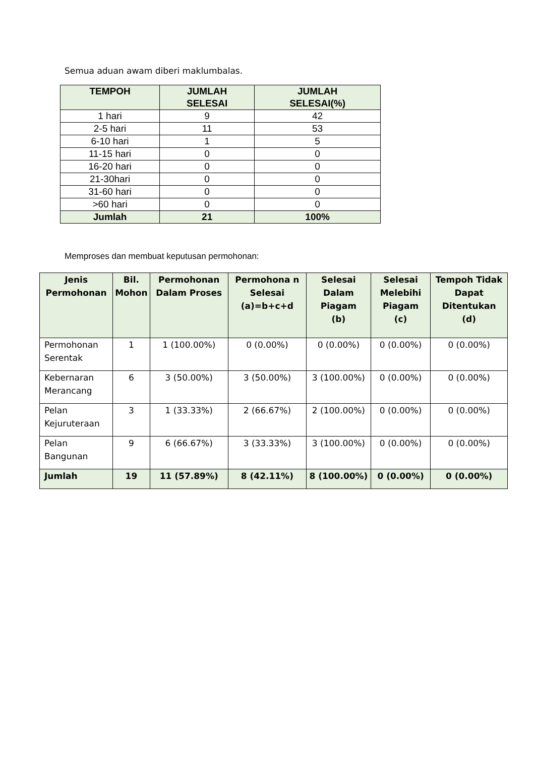Semua aduan awam diberi maklumbalas.
| TEMPOH | JUMLAH SELESAI | JUMLAH SELESAI(%) |
| --- | --- | --- |
| 1 hari | 9 | 42 |
| 2-5 hari | 11 | 53 |
| 6-10 hari | 1 | 5 |
| 11-15 hari | 0 | 0 |
| 16-20 hari | 0 | 0 |
| 21-30hari | 0 | 0 |
| 31-60 hari | 0 | 0 |
| >60 hari | 0 | 0 |
| Jumlah | 21 | 100% |
Memproses dan membuat keputusan permohonan:
| Jenis Permohonan | Bil. Mohon | Permohonan Dalam Proses | Permohona n Selesai (a)=b+c+d | Selesai Dalam Piagam (b) | Selesai Melebihi Piagam (c) | Tempoh Tidak Dapat Ditentukan (d) |
| --- | --- | --- | --- | --- | --- | --- |
| Permohonan Serentak | 1 | 1 (100.00%) | 0 (0.00%) | 0 (0.00%) | 0 (0.00%) | 0 (0.00%) |
| Kebernaran Merancang | 6 | 3 (50.00%) | 3 (50.00%) | 3 (100.00%) | 0 (0.00%) | 0 (0.00%) |
| Pelan Kejuruteraan | 3 | 1 (33.33%) | 2 (66.67%) | 2 (100.00%) | 0 (0.00%) | 0 (0.00%) |
| Pelan Bangunan | 9 | 6 (66.67%) | 3 (33.33%) | 3 (100.00%) | 0 (0.00%) | 0 (0.00%) |
| Jumlah | 19 | 11 (57.89%) | 8 (42.11%) | 8 (100.00%) | 0 (0.00%) | 0 (0.00%) |